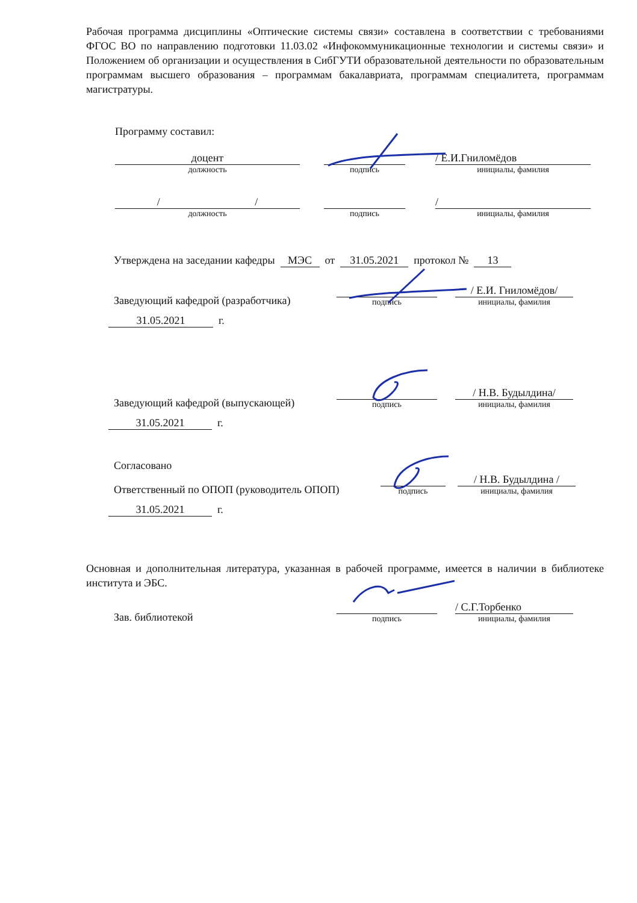Рабочая программа дисциплины «Оптические системы связи» составлена в соответствии с требованиями ФГОС ВО по направлению подготовки 11.03.02 «Инфокоммуникационные технологии и системы связи» и Положением об организации и осуществления в СибГУТИ образовательной деятельности по образовательным программам высшего образования – программам бакалавриата, программам специалитета, программам магистратуры.
Программу составил:
доцент
должность
подпись
/ Е.И.Гниломёдов
инициалы, фамилия
/ /
должность
подпись
/
инициалы, фамилия
Утверждена на заседании кафедры МЭС от 31.05.2021 протокол № 13
Заведующий кафедрой (разработчика)
подпись
/ Е.И. Гниломёдов/
инициалы, фамилия
31.05.2021 г.
Заведующий кафедрой (выпускающей)
подпись
/ Н.В. Будылдина/
инициалы, фамилия
31.05.2021 г.
Согласовано
Ответственный по ОПОП (руководитель ОПОП)
подпись
/ Н.В. Будылдина /
инициалы, фамилия
31.05.2021 г.
Основная и дополнительная литература, указанная в рабочей программе, имеется в наличии в библиотеке института и ЭБС.
Зав. библиотекой
подпись
/ С.Г.Торбенко
инициалы, фамилия